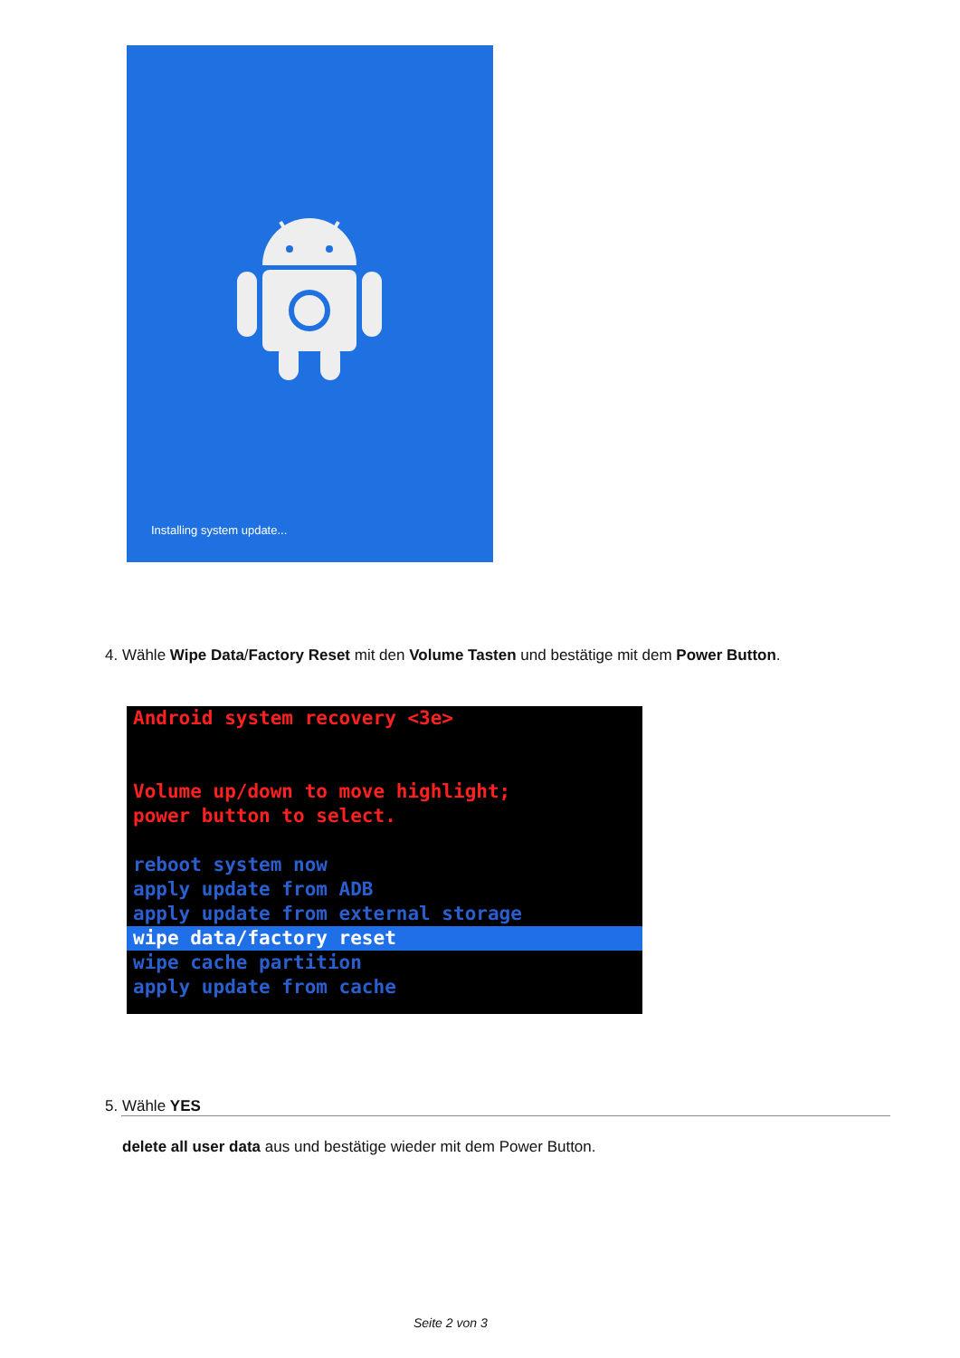Installing system update...
4. Wähle Wipe Data/Factory Reset mit den Volume Tasten und bestätige mit dem Power Button.
Android system recovery <3e>
Volume up/down to move highlight;
power button to select.
reboot system now
apply update from ADB
apply update from external storage
wipe data/factory reset
wipe cache partition
apply update from cache
5. Wähle YES
delete all user data aus und bestätige wieder mit dem Power Button.
Seite 2 von 3